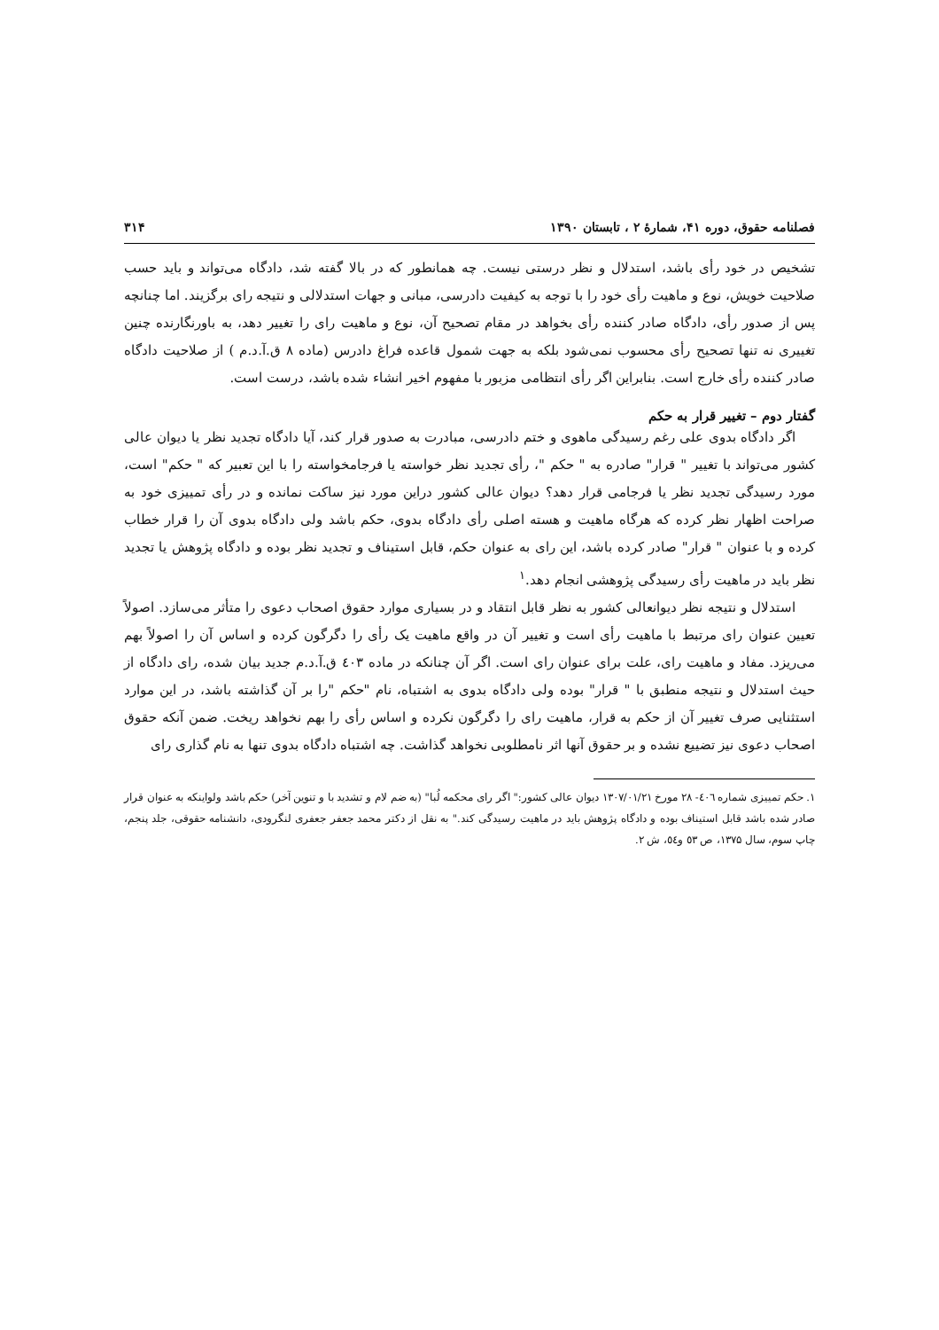فصلنامه حقوق، دوره ۴۱، شمارهٔ ۲ ، تابستان ۱۳۹۰ ۳۱۴
تشخیص در خود رأی باشد، استدلال و نظر درستی نیست. چه همانطور که در بالا گفته شد، دادگاه می‌تواند و باید حسب صلاحیت خویش، نوع و ماهیت رأی خود را با توجه به کیفیت دادرسی، مبانی و جهات استدلالی و نتیجه رای برگزیند. اما چنانچه پس از صدور رأی، دادگاه صادر کننده رأی بخواهد در مقام تصحیح آن، نوع و ماهیت رای را تغییر دهد، به باورنگارنده چنین تغییری نه تنها تصحیح رأی محسوب نمی‌شود بلکه به جهت شمول قاعده فراغ دادرس (ماده ۸ ق.آ.د.م ) از صلاحیت دادگاه صادر کننده رأی خارج است. بنابراین اگر رأی انتظامی مزبور با مفهوم اخیر انشاء شده باشد، درست است.
گفتار دوم – تغییر قرار به حکم
اگر دادگاه بدوی علی رغم رسیدگی ماهوی و ختم دادرسی، مبادرت به صدور قرار کند، آیا دادگاه تجدید نظر یا دیوان عالی کشور می‌تواند با تغییر " قرار" صادره به " حکم "، رأی تجدید نظر خواسته یا فرجامخواسته را با این تعبیر که " حکم" است، مورد رسیدگی تجدید نظر یا فرجامی قرار دهد؟ دیوان عالی کشور دراین مورد نیز ساکت نمانده و در رأی تمییزی خود به صراحت اظهار نظر کرده که هرگاه ماهیت و هسته اصلی رأی دادگاه بدوی، حکم باشد ولی دادگاه بدوی آن را قرار خطاب کرده و با عنوان " قرار" صادر کرده باشد، این رای به عنوان حکم، قابل استیناف و تجدید نظر بوده و دادگاه پژوهش یا تجدید نظر باید در ماهیت رأی رسیدگی پژوهشی انجام دهد.<sup>۱</sup>
استدلال و نتیجه نظر دیوانعالی کشور به نظر قابل انتقاد و در بسیاری موارد حقوق اصحاب دعوی را متأثر می‌سازد. اصولاً تعیین عنوان رای مرتبط با ماهیت رأی است و تغییر آن در واقع ماهیت یک رأی را دگرگون کرده و اساس آن را اصولاً بهم می‌ریزد. مفاد و ماهیت رای، علت برای عنوان رای است. اگر آن چنانکه در ماده ٤٠٣ ق.آ.د.م جدید بیان شده، رای دادگاه از حیث استدلال و نتیجه منطبق با " قرار" بوده ولی دادگاه بدوی به اشتباه، نام "حکم "را بر آن گذاشته باشد، در این موارد استثنایی صرف تغییر آن از حکم به قرار، ماهیت رای را دگرگون نکرده و اساس رأی را بهم نخواهد ریخت. ضمن آنکه حقوق اصحاب دعوی نیز تضییع نشده و بر حقوق آنها اثر نامطلوبی نخواهد گذاشت. چه اشتباه دادگاه بدوی تنها به نام گذاری رای
۱. حکم تمییزی شماره ٤٠٦- ٢٨ مورخ ۱۳۰۷/۰۱/۲۱ دیوان عالی کشور:" اگر رای محکمه لُبا" (به ضم لام و تشدید با و تنوین آخر) حکم باشد ولواینکه به عنوان قرار صادر شده باشد قابل استیناف بوده و دادگاه پژوهش باید در ماهیت رسیدگی کند." به نقل از دکتر محمد جعفر جعفری لنگرودی، دانشنامه حقوقی، جلد پنجم، چاپ سوم، سال ۱۳۷۵، ص ٥٣ و٥٤، ش ۲.